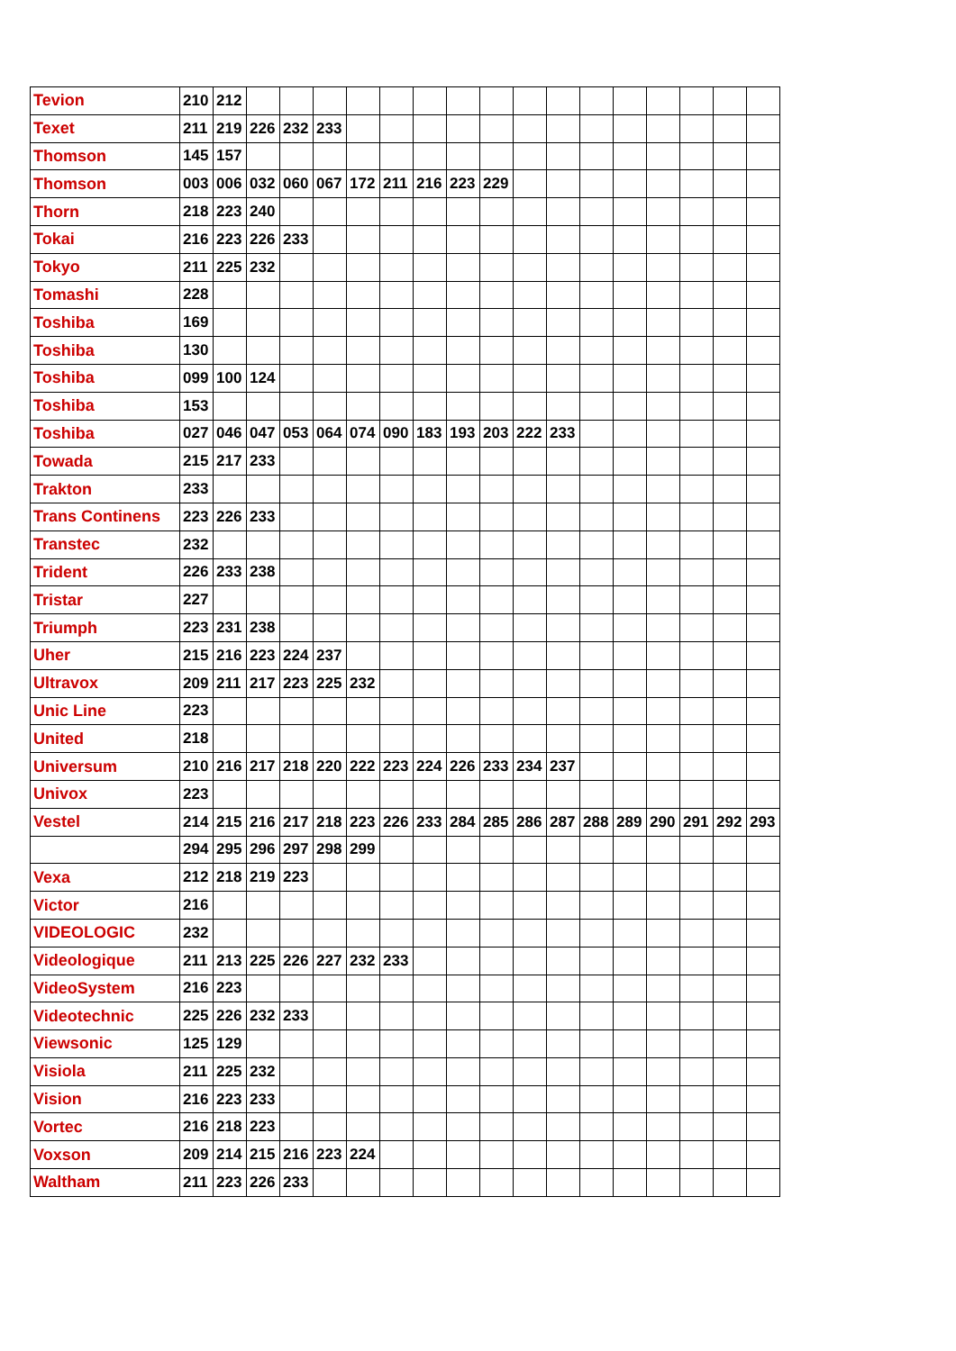| Tevion | 210 | 212 | | | | | | | | | | | | | | | | |
| Texet | 211 | 219 | 226 | 232 | 233 | | | | | | | | | | | | | |
| Thomson | 145 | 157 | | | | | | | | | | | | | | | | |
| Thomson | 003 | 006 | 032 | 060 | 067 | 172 | 211 | 216 | 223 | 229 | | | | | | | | |
| Thorn | 218 | 223 | 240 | | | | | | | | | | | | | | | |
| Tokai | 216 | 223 | 226 | 233 | | | | | | | | | | | | | | |
| Tokyo | 211 | 225 | 232 | | | | | | | | | | | | | | | |
| Tomashi | 228 | | | | | | | | | | | | | | | | | |
| Toshiba | 169 | | | | | | | | | | | | | | | | | |
| Toshiba | 130 | | | | | | | | | | | | | | | | | |
| Toshiba | 099 | 100 | 124 | | | | | | | | | | | | | | | |
| Toshiba | 153 | | | | | | | | | | | | | | | | | |
| Toshiba | 027 | 046 | 047 | 053 | 064 | 074 | 090 | 183 | 193 | 203 | 222 | 233 | | | | | | |
| Towada | 215 | 217 | 233 | | | | | | | | | | | | | | | |
| Trakton | 233 | | | | | | | | | | | | | | | | | |
| Trans Continens | 223 | 226 | 233 | | | | | | | | | | | | | | | |
| Transtec | 232 | | | | | | | | | | | | | | | | | |
| Trident | 226 | 233 | 238 | | | | | | | | | | | | | | | |
| Tristar | 227 | | | | | | | | | | | | | | | | | |
| Triumph | 223 | 231 | 238 | | | | | | | | | | | | | | | |
| Uher | 215 | 216 | 223 | 224 | 237 | | | | | | | | | | | | | |
| Ultravox | 209 | 211 | 217 | 223 | 225 | 232 | | | | | | | | | | | | |
| Unic Line | 223 | | | | | | | | | | | | | | | | | |
| United | 218 | | | | | | | | | | | | | | | | | |
| Universum | 210 | 216 | 217 | 218 | 220 | 222 | 223 | 224 | 226 | 233 | 234 | 237 | | | | | | |
| Univox | 223 | | | | | | | | | | | | | | | | | |
| Vestel | 214 | 215 | 216 | 217 | 218 | 223 | 226 | 233 | 284 | 285 | 286 | 287 | 288 | 289 | 290 | 291 | 292 | 293 |
| | 294 | 295 | 296 | 297 | 298 | 299 | | | | | | | | | | | | |
| Vexa | 212 | 218 | 219 | 223 | | | | | | | | | | | | | | |
| Victor | 216 | | | | | | | | | | | | | | | | | |
| VIDEOLOGIC | 232 | | | | | | | | | | | | | | | | | |
| Videologique | 211 | 213 | 225 | 226 | 227 | 232 | 233 | | | | | | | | | | | |
| VideoSystem | 216 | 223 | | | | | | | | | | | | | | | | |
| Videotechnic | 225 | 226 | 232 | 233 | | | | | | | | | | | | | | |
| Viewsonic | 125 | 129 | | | | | | | | | | | | | | | | |
| Visiola | 211 | 225 | 232 | | | | | | | | | | | | | | | |
| Vision | 216 | 223 | 233 | | | | | | | | | | | | | | | |
| Vortec | 216 | 218 | 223 | | | | | | | | | | | | | | | |
| Voxson | 209 | 214 | 215 | 216 | 223 | 224 | | | | | | | | | | | | |
| Waltham | 211 | 223 | 226 | 233 | | | | | | | | | | | | | | |